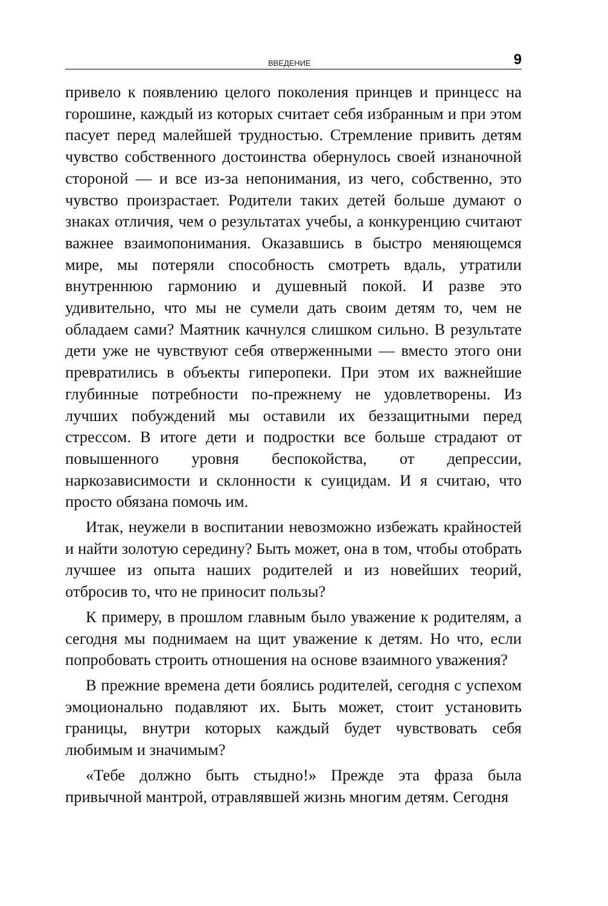ВВЕДЕНИЕ 9
привело к появлению целого поколения принцев и принцесс на горошине, каждый из которых считает себя избранным и при этом пасует перед малейшей трудностью. Стремление привить детям чувство собственного достоинства обернулось своей изнаночной стороной — и все из-за непонимания, из чего, собственно, это чувство произрастает. Родители таких детей больше думают о знаках отличия, чем о результатах учебы, а конкуренцию считают важнее взаимопонимания. Оказавшись в быстро меняющемся мире, мы потеряли способность смотреть вдаль, утратили внутреннюю гармонию и душевный покой. И разве это удивительно, что мы не сумели дать своим детям то, чем не обладаем сами? Маятник качнулся слишком сильно. В результате дети уже не чувствуют себя отверженными — вместо этого они превратились в объекты гиперопеки. При этом их важнейшие глубинные потребности по-прежнему не удовлетворены. Из лучших побуждений мы оставили их беззащитными перед стрессом. В итоге дети и подростки все больше страдают от повышенного уровня беспокойства, от депрессии, наркозависимости и склонности к суицидам. И я считаю, что просто обязана помочь им.
Итак, неужели в воспитании невозможно избежать крайностей и найти золотую середину? Быть может, она в том, чтобы отобрать лучшее из опыта наших родителей и из новейших теорий, отбросив то, что не приносит пользы?
К примеру, в прошлом главным было уважение к родителям, а сегодня мы поднимаем на щит уважение к детям. Но что, если попробовать строить отношения на основе взаимного уважения?
В прежние времена дети боялись родителей, сегодня с успехом эмоционально подавляют их. Быть может, стоит установить границы, внутри которых каждый будет чувствовать себя любимым и значимым?
«Тебе должно быть стыдно!» Прежде эта фраза была привычной мантрой, отравлявшей жизнь многим детям. Сегодня